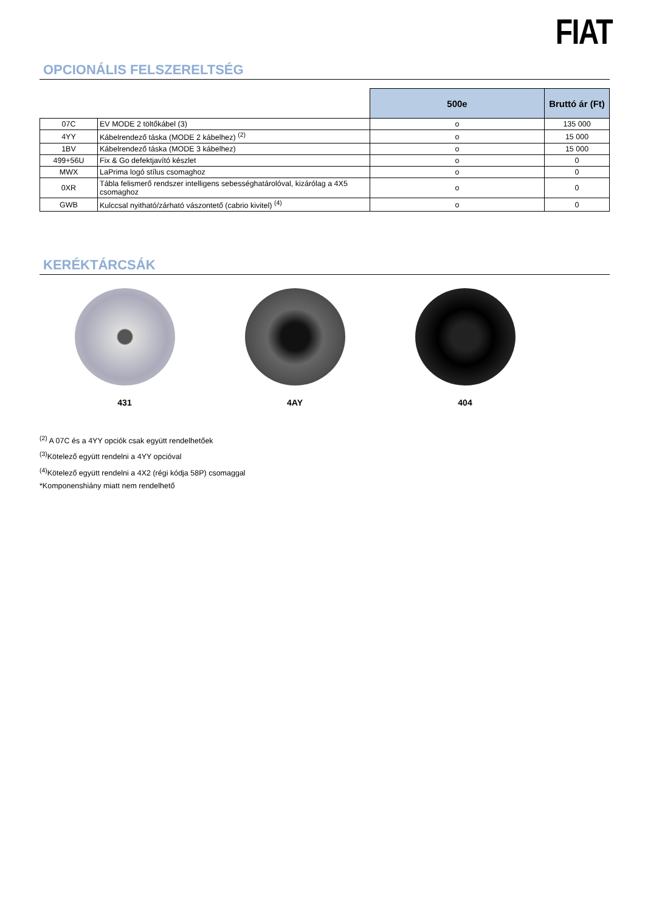FIAT
OPCIONÁLIS FELSZERELTSÉG
| | | 500e | Bruttó ár (Ft) |
| 07C | EV MODE 2 töltőkábel (3) | o | 135 000 |
| 4YY | Kábelrendező táska (MODE 2 kábelhez) <sup>(2)</sup> | o | 15 000 |
| 1BV | Kábelrendező táska (MODE 3 kábelhez) | o | 15 000 |
| 499+56U | Fix & Go defektjavító készlet | o | 0 |
| MWX | LaPrima logó stílus csomaghoz | o | 0 |
| 0XR | Tábla felismerő rendszer intelligens sebességhatárolóval, kizárólag a 4X5 csomaghoz | o | 0 |
| GWB | Kulccsal nyitható/zárható vászontető (cabrio kivitel) <sup>(4)</sup> | o | 0 |
KERÉKTÁRCSÁK
431 4AY 404
<sup>(2)</sup> A 07C és a 4YY opciók csak együtt rendelhetőek
<sup>(3)</sup> Kötelező együtt rendelni a 4YY opcióval
<sup>(4)</sup> Kötelező együtt rendelni a 4X2 (régi kódja 58P) csomaggal
*Komponenshiány miatt nem rendelhető